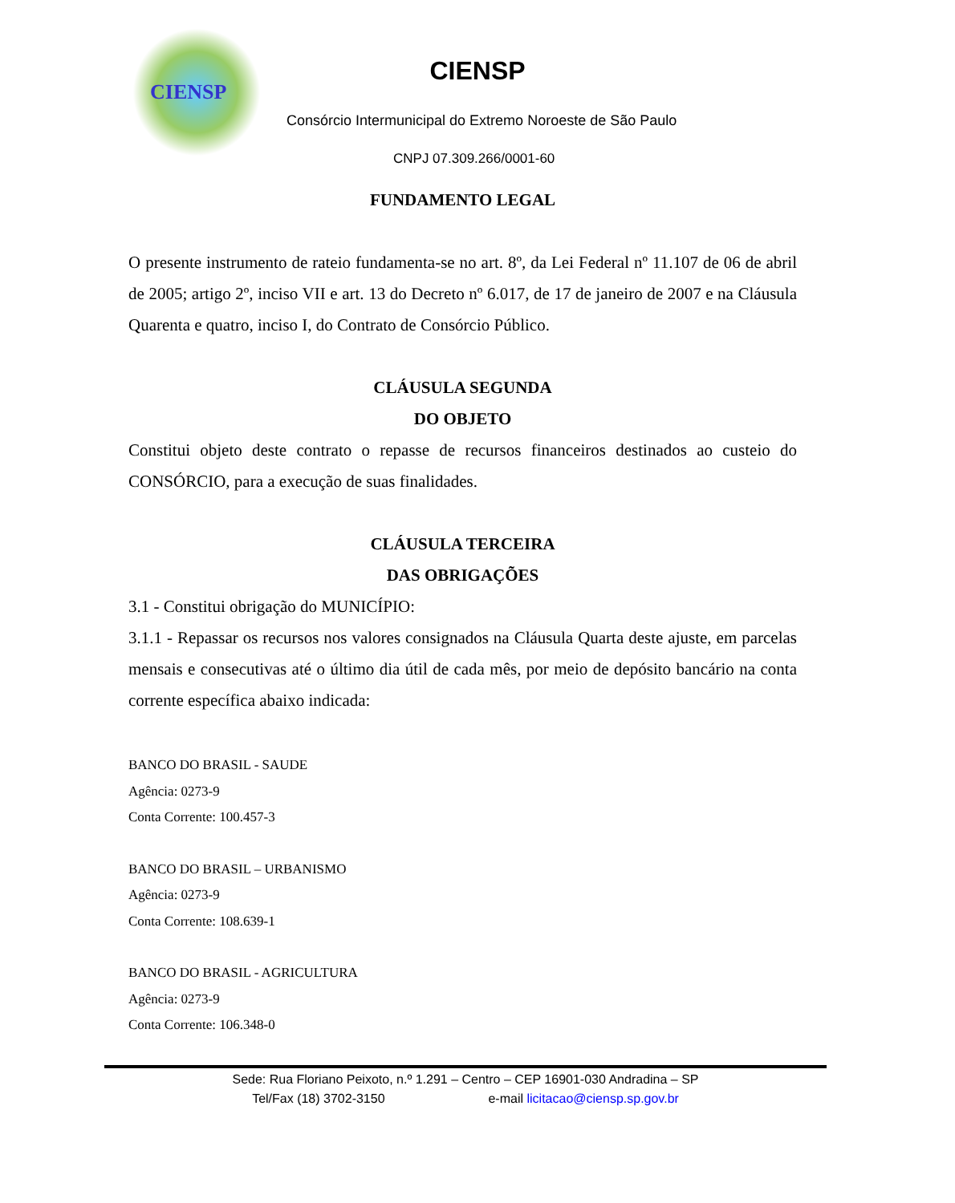CIENSP
CIENSP
Consórcio Intermunicipal do Extremo Noroeste de São Paulo
CNPJ 07.309.266/0001-60
FUNDAMENTO LEGAL
O presente instrumento de rateio fundamenta-se no art. 8º, da Lei Federal nº 11.107 de 06 de abril de 2005; artigo 2º, inciso VII e art. 13 do Decreto nº 6.017, de 17 de janeiro de 2007 e na Cláusula Quarenta e quatro, inciso I, do Contrato de Consórcio Público.
CLÁUSULA SEGUNDA
DO OBJETO
Constitui objeto deste contrato o repasse de recursos financeiros destinados ao custeio do CONSÓRCIO, para a execução de suas finalidades.
CLÁUSULA TERCEIRA
DAS OBRIGAÇÕES
3.1 - Constitui obrigação do MUNICÍPIO:
3.1.1 - Repassar os recursos nos valores consignados na Cláusula Quarta deste ajuste, em parcelas mensais e consecutivas até o último dia útil de cada mês, por meio de depósito bancário na conta corrente específica abaixo indicada:
BANCO DO BRASIL - SAUDE
Agência: 0273-9
Conta Corrente: 100.457-3
BANCO DO BRASIL – URBANISMO
Agência: 0273-9
Conta Corrente: 108.639-1
BANCO DO BRASIL - AGRICULTURA
Agência: 0273-9
Conta Corrente: 106.348-0
Sede: Rua Floriano Peixoto, n.º 1.291 – Centro – CEP 16901-030 Andradina – SP
Tel/Fax (18) 3702-3150 e-mail licitacao@ciensp.sp.gov.br